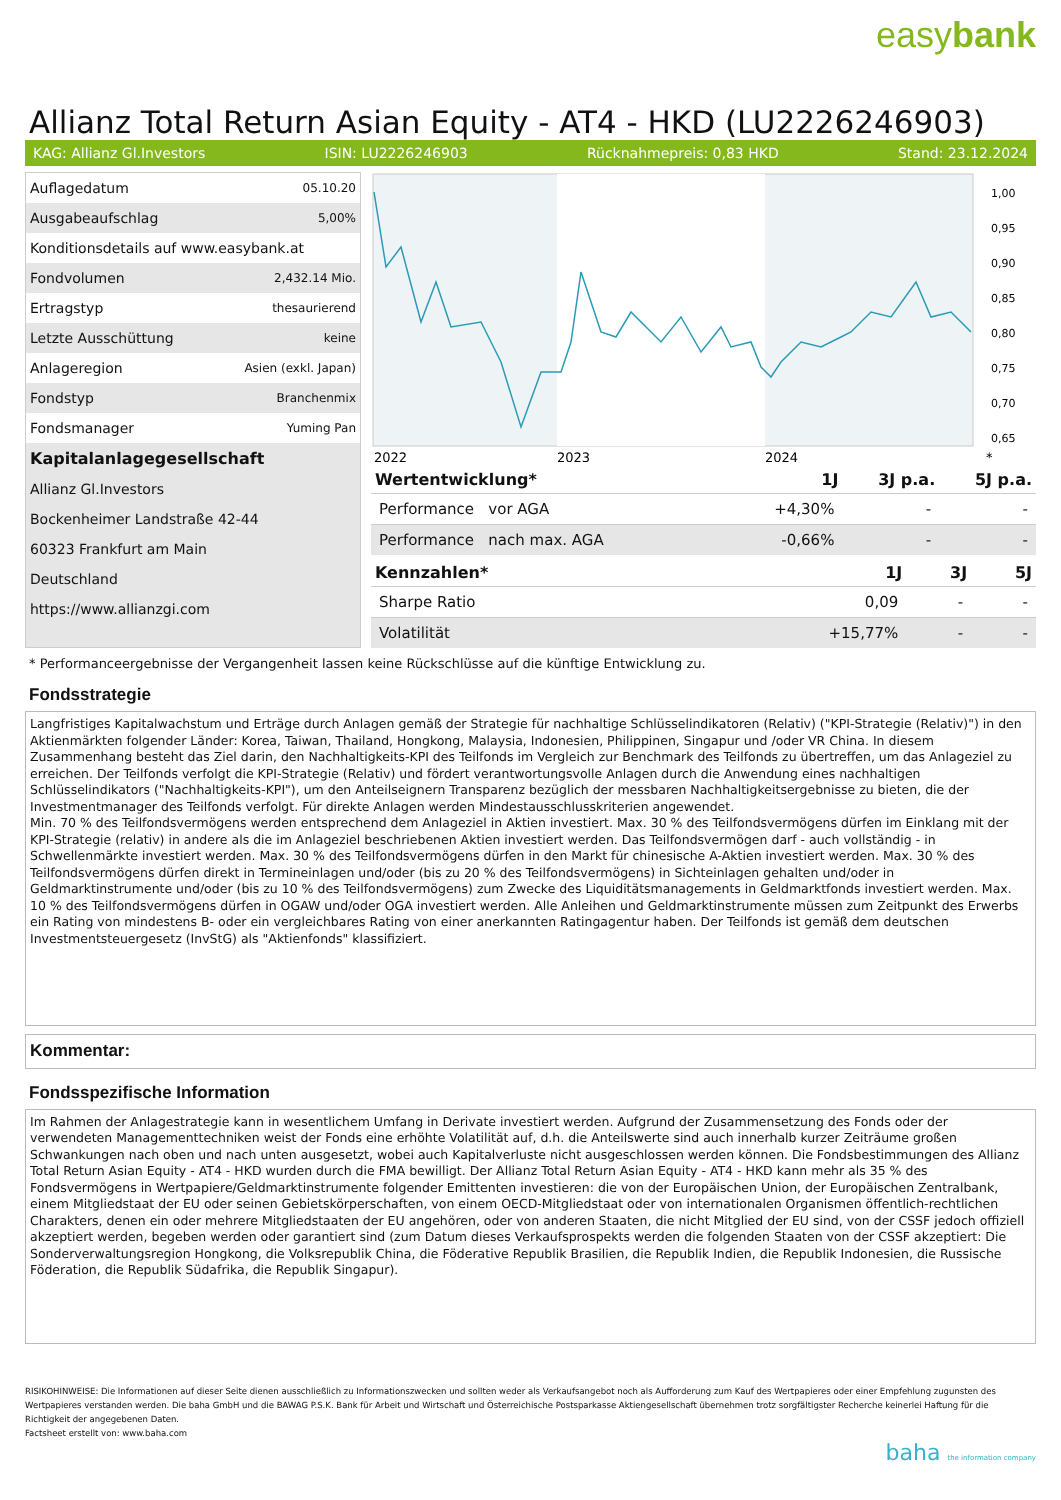easybank
Allianz Total Return Asian Equity - AT4 - HKD (LU2226246903)
KAG: Allianz Gl.Investors ISIN: LU2226246903 Rücknahmepreis: 0,83 HKD Stand: 23.12.2024
| Auflagedatum | 05.10.20 |
| Ausgabeaufschlag | 5,00% |
| Konditionsdetails auf www.easybank.at | |
| Fondvolumen | 2,432.14 Mio. |
| Ertragstyp | thesaurierend |
| Letzte Ausschüttung | keine |
| Anlageregion | Asien (exkl. Japan) |
| Fondstyp | Branchenmix |
| Fondsmanager | Yuming Pan |
| Kapitalanlagegesellschaft | |
| Allianz Gl.Investors | |
| Bockenheimer Landstraße 42-44 | |
| 60323 Frankfurt am Main | |
| Deutschland | |
| https://www.allianzgi.com | |
1,00
0,95
0,90
0,85
0,80
0,75
0,70
0,65
2022
2023
2024
*
| Wertentwicklung* | 1J | 3J p.a. | 5J p.a. |
| --- | --- | --- | --- |
| Performance vor AGA | +4,30% | - | - |
| Performance nach max. AGA | -0,66% | - | - |
| Kennzahlen* | 1J | 3J | 5J |
| --- | --- | --- | --- |
| Sharpe Ratio | 0,09 | - | - |
| Volatilität | +15,77% | - | - |
* Performanceergebnisse der Vergangenheit lassen keine Rückschlüsse auf die künftige Entwicklung zu.
Fondsstrategie
Langfristiges Kapitalwachstum und Erträge durch Anlagen gemäß der Strategie für nachhaltige Schlüsselindikatoren (Relativ) ("KPI-Strategie (Relativ)") in den Aktienmärkten folgender Länder: Korea, Taiwan, Thailand, Hongkong, Malaysia, Indonesien, Philippinen, Singapur und /oder VR China. In diesem Zusammenhang besteht das Ziel darin, den Nachhaltigkeits-KPI des Teilfonds im Vergleich zur Benchmark des Teilfonds zu übertreffen, um das Anlageziel zu erreichen. Der Teilfonds verfolgt die KPI-Strategie (Relativ) und fördert verantwortungsvolle Anlagen durch die Anwendung eines nachhaltigen Schlüsselindikators ("Nachhaltigkeits-KPI"), um den Anteilseignern Transparenz bezüglich der messbaren Nachhaltigkeitsergebnisse zu bieten, die der Investmentmanager des Teilfonds verfolgt. Für direkte Anlagen werden Mindestausschlusskriterien angewendet.
Min. 70 % des Teilfondsvermögens werden entsprechend dem Anlageziel in Aktien investiert. Max. 30 % des Teilfondsvermögens dürfen im Einklang mit der KPI-Strategie (relativ) in andere als die im Anlageziel beschriebenen Aktien investiert werden. Das Teilfondsvermögen darf - auch vollständig - in Schwellenmärkte investiert werden. Max. 30 % des Teilfondsvermögens dürfen in den Markt für chinesische A-Aktien investiert werden. Max. 30 % des Teilfondsvermögens dürfen direkt in Termineinlagen und/oder (bis zu 20 % des Teilfondsvermögens) in Sichteinlagen gehalten und/oder in Geldmarktinstrumente und/oder (bis zu 10 % des Teilfondsvermögens) zum Zwecke des Liquiditätsmanagements in Geldmarktfonds investiert werden. Max. 10 % des Teilfondsvermögens dürfen in OGAW und/oder OGA investiert werden. Alle Anleihen und Geldmarktinstrumente müssen zum Zeitpunkt des Erwerbs ein Rating von mindestens B- oder ein vergleichbares Rating von einer anerkannten Ratingagentur haben. Der Teilfonds ist gemäß dem deutschen Investmentsteuergesetz (InvStG) als "Aktienfonds" klassifiziert.
Kommentar:
Fondsspezifische Information
Im Rahmen der Anlagestrategie kann in wesentlichem Umfang in Derivate investiert werden. Aufgrund der Zusammensetzung des Fonds oder der verwendeten Managementtechniken weist der Fonds eine erhöhte Volatilität auf, d.h. die Anteilswerte sind auch innerhalb kurzer Zeiträume großen Schwankungen nach oben und nach unten ausgesetzt, wobei auch Kapitalverluste nicht ausgeschlossen werden können. Die Fondsbestimmungen des Allianz Total Return Asian Equity - AT4 - HKD wurden durch die FMA bewilligt. Der Allianz Total Return Asian Equity - AT4 - HKD kann mehr als 35 % des Fondsvermögens in Wertpapiere/Geldmarktinstrumente folgender Emittenten investieren: die von der Europäischen Union, der Europäischen Zentralbank, einem Mitgliedstaat der EU oder seinen Gebietskörperschaften, von einem OECD-Mitgliedstaat oder von internationalen Organismen öffentlich-rechtlichen Charakters, denen ein oder mehrere Mitgliedstaaten der EU angehören, oder von anderen Staaten, die nicht Mitglied der EU sind, von der CSSF jedoch offiziell akzeptiert werden, begeben werden oder garantiert sind (zum Datum dieses Verkaufsprospekts werden die folgenden Staaten von der CSSF akzeptiert: Die Sonderverwaltungsregion Hongkong, die Volksrepublik China, die Föderative Republik Brasilien, die Republik Indien, die Republik Indonesien, die Russische Föderation, die Republik Südafrika, die Republik Singapur).
RISIKOHINWEISE: Die Informationen auf dieser Seite dienen ausschließlich zu Informationszwecken und sollten weder als Verkaufsangebot noch als Aufforderung zum Kauf des Wertpapieres oder einer Empfehlung zugunsten des Wertpapieres verstanden werden. Die baha GmbH und die BAWAG P.S.K. Bank für Arbeit und Wirtschaft und Österreichische Postsparkasse Aktiengesellschaft übernehmen trotz sorgfältigster Recherche keinerlei Haftung für die Richtigkeit der angegebenen Daten.
Factsheet erstellt von: www.baha.com
baha the information company